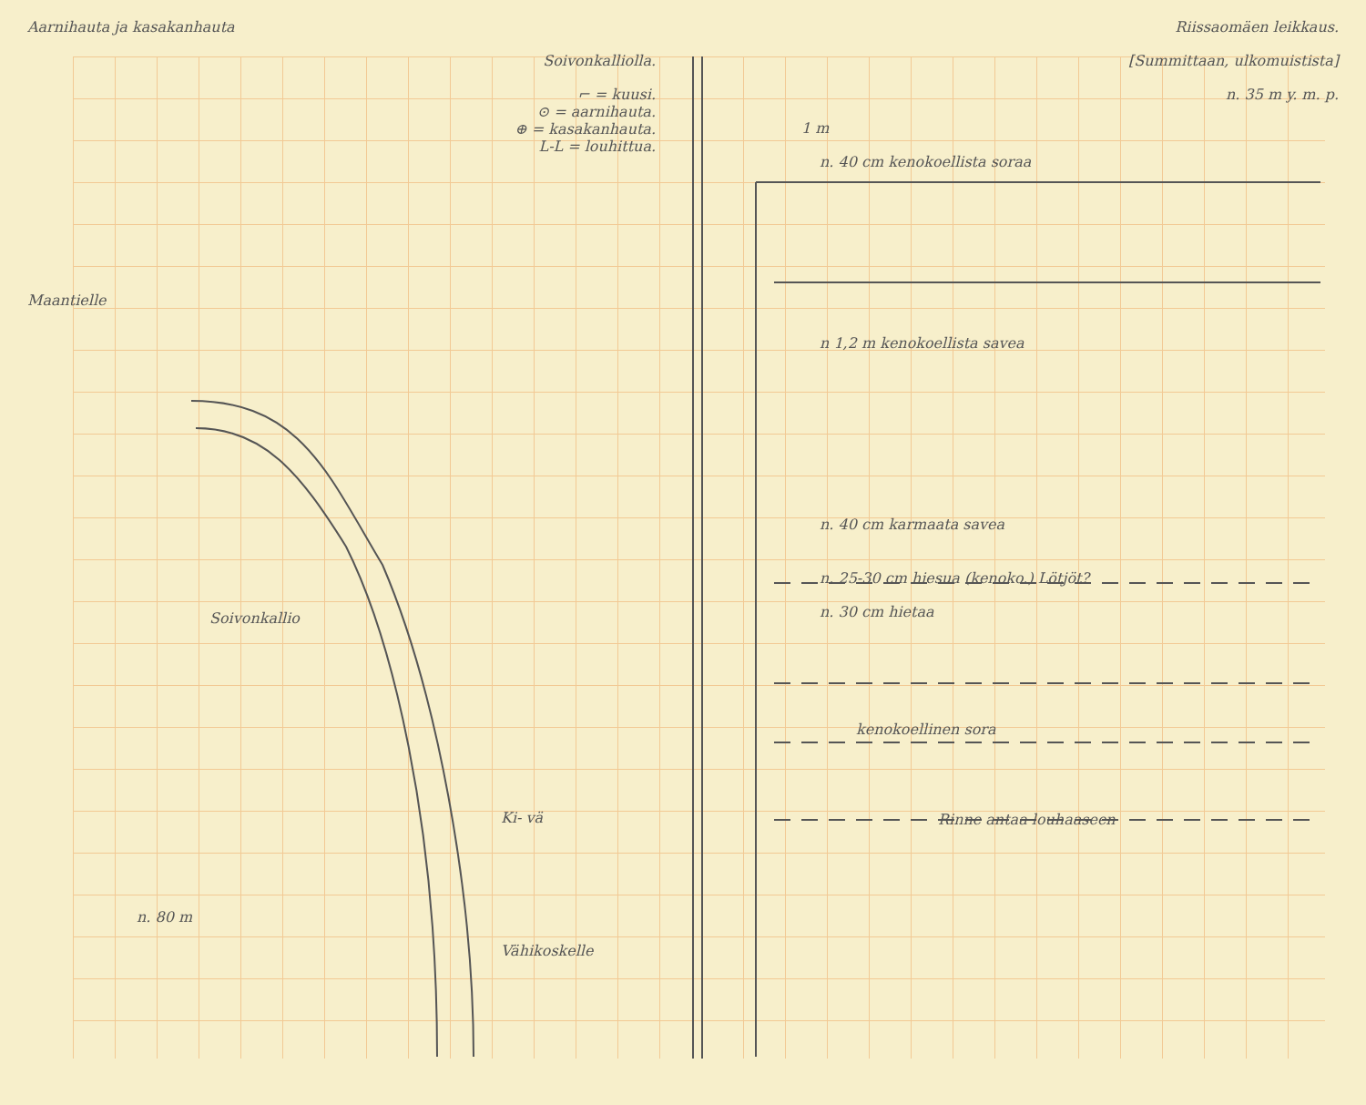Aarnihauta ja kasakanhauta
Soivonkalliolla.
⌐ = kuusi.
⊙ = aarnihauta.
⊕ = kasakanhauta.
L-L = louhittua.
Maantielle
Soivonkallio
Ki- vä
n. 80 m
Vähikoskelle
Riissaomäen leikkaus.
[Summittaan, ulkomuistista]
n. 35 m y. m. p.
1 m
n. 40 cm kenokoellista soraa
n 1,2 m kenokoellista savea
n. 40 cm karmaata savea
n. 25-30 cm hiesua (kenoko.) Lötjöt?
n. 30 cm hietaa
kenokoellinen sora
Rinne antaa louhaaseen